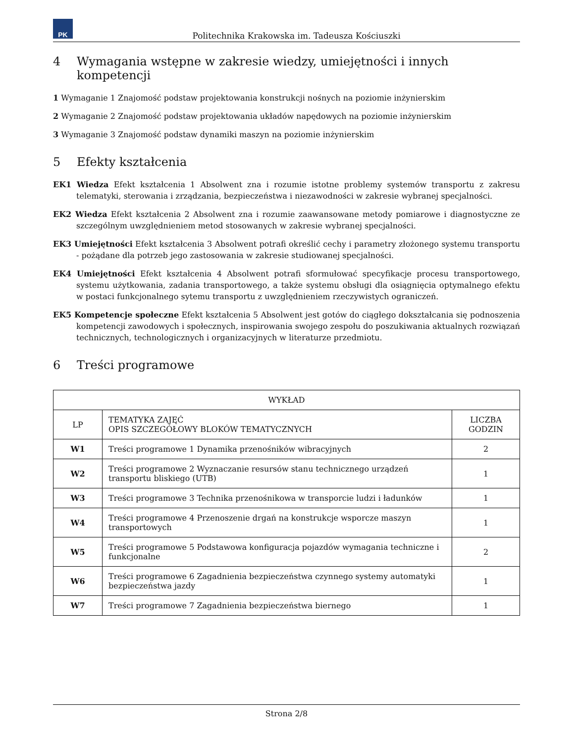PK
Politechnika Krakowska im. Tadeusza Kościuszki
4 Wymagania wstępne w zakresie wiedzy, umiejętności i innych kompetencji
1 Wymaganie 1 Znajomość podstaw projektowania konstrukcji nośnych na poziomie inżynierskim
2 Wymaganie 2 Znajomość podstaw projektowania układów napędowych na poziomie inżynierskim
3 Wymaganie 3 Znajomość podstaw dynamiki maszyn na poziomie inżynierskim
5 Efekty kształcenia
EK1 Wiedza Efekt kształcenia 1 Absolwent zna i rozumie istotne problemy systemów transportu z zakresu telematyki, sterowania i zrządzania, bezpieczeństwa i niezawodności w zakresie wybranej specjalności.
EK2 Wiedza Efekt kształcenia 2 Absolwent zna i rozumie zaawansowane metody pomiarowe i diagnostyczne ze szczególnym uwzględnieniem metod stosowanych w zakresie wybranej specjalności.
EK3 Umiejętności Efekt kształcenia 3 Absolwent potrafi określić cechy i parametry złożonego systemu transportu - pożądane dla potrzeb jego zastosowania w zakresie studiowanej specjalności.
EK4 Umiejętności Efekt kształcenia 4 Absolwent potrafi sformułować specyfikacje procesu transportowego, systemu użytkowania, zadania transportowego, a także systemu obsługi dla osiągnięcia optymalnego efektu w postaci funkcjonalnego sytemu transportu z uwzględnieniem rzeczywistych ograniczeń.
EK5 Kompetencje społeczne Efekt kształcenia 5 Absolwent jest gotów do ciągłego dokształcania się podnoszenia kompetencji zawodowych i społecznych, inspirowania swojego zespołu do poszukiwania aktualnych rozwiązań technicznych, technologicznych i organizacyjnych w literaturze przedmiotu.
6 Treści programowe
| WYKŁAD | | |
| --- | --- | --- |
| LP | TEMATYKA ZAJĘĆ OPIS SZCZEGÓŁOWY BLOKÓW TEMATYCZNYCH | LICZBA GODZIN |
| W1 | Treści programowe 1 Dynamika przenośników wibracyjnych | 2 |
| W2 | Treści programowe 2 Wyznaczanie resursów stanu technicznego urządzeń transportu bliskiego (UTB) | 1 |
| W3 | Treści programowe 3 Technika przenośnikowa w transporcie ludzi i ładunków | 1 |
| W4 | Treści programowe 4 Przenoszenie drgań na konstrukcje wsporcze maszyn transportowych | 1 |
| W5 | Treści programowe 5 Podstawowa konfiguracja pojazdów wymagania techniczne i funkcjonalne | 2 |
| W6 | Treści programowe 6 Zagadnienia bezpieczeństwa czynnego systemy automatyki bezpieczeństwa jazdy | 1 |
| W7 | Treści programowe 7 Zagadnienia bezpieczeństwa biernego | 1 |
Strona 2/8